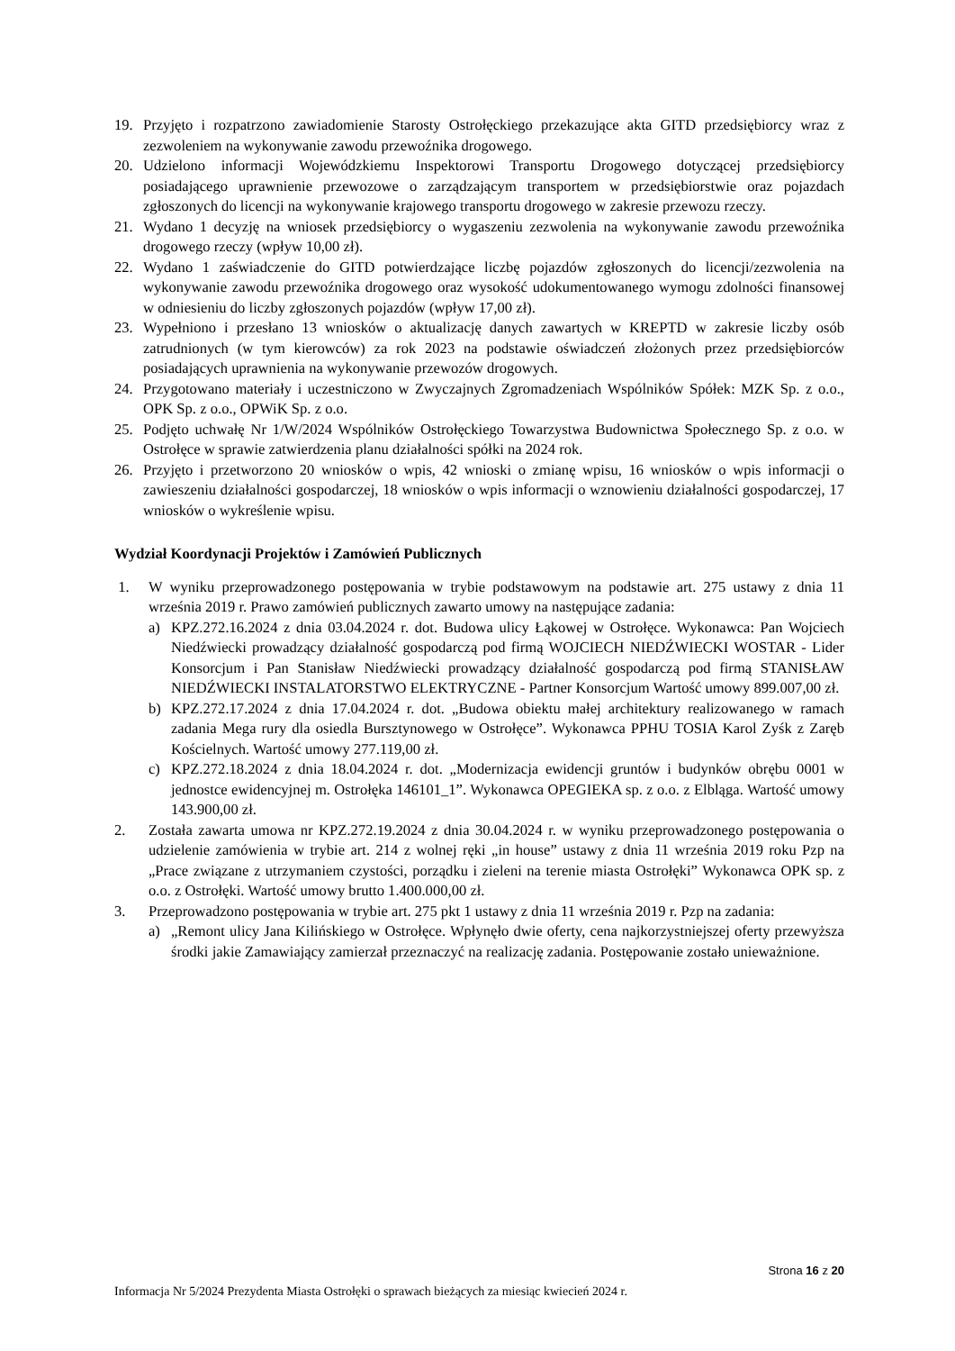19. Przyjęto i rozpatrzono zawiadomienie Starosty Ostrołęckiego przekazujące akta GITD przedsiębiorcy wraz z zezwoleniem na wykonywanie zawodu przewoźnika drogowego.
20. Udzielono informacji Wojewódzkiemu Inspektorowi Transportu Drogowego dotyczącej przedsiębiorcy posiadającego uprawnienie przewozowe o zarządzającym transportem w przedsiębiorstwie oraz pojazdach zgłoszonych do licencji na wykonywanie krajowego transportu drogowego w zakresie przewozu rzeczy.
21. Wydano 1 decyzję na wniosek przedsiębiorcy o wygaszeniu zezwolenia na wykonywanie zawodu przewoźnika drogowego rzeczy (wpływ 10,00 zł).
22. Wydano 1 zaświadczenie do GITD potwierdzające liczbę pojazdów zgłoszonych do licencji/zezwolenia na wykonywanie zawodu przewoźnika drogowego oraz wysokość udokumentowanego wymogu zdolności finansowej w odniesieniu do liczby zgłoszonych pojazdów (wpływ 17,00 zł).
23. Wypełniono i przesłano 13 wniosków o aktualizację danych zawartych w KREPTD w zakresie liczby osób zatrudnionych (w tym kierowców) za rok 2023 na podstawie oświadczeń złożonych przez przedsiębiorców posiadających uprawnienia na wykonywanie przewozów drogowych.
24. Przygotowano materiały i uczestniczono w Zwyczajnych Zgromadzeniach Wspólników Spółek: MZK Sp. z o.o., OPK Sp. z o.o., OPWiK Sp. z o.o.
25. Podjęto uchwałę Nr 1/W/2024 Wspólników Ostrołęckiego Towarzystwa Budownictwa Społecznego Sp. z o.o. w Ostrołęce w sprawie zatwierdzenia planu działalności spółki na 2024 rok.
26. Przyjęto i przetworzono 20 wniosków o wpis, 42 wnioski o zmianę wpisu, 16 wniosków o wpis informacji o zawieszeniu działalności gospodarczej, 18 wniosków o wpis informacji o wznowieniu działalności gospodarczej, 17 wniosków o wykreślenie wpisu.
Wydział Koordynacji Projektów i Zamówień Publicznych
1. W wyniku przeprowadzonego postępowania w trybie podstawowym na podstawie art. 275 ustawy z dnia 11 września 2019 r. Prawo zamówień publicznych zawarto umowy na następujące zadania:
a) KPZ.272.16.2024 z dnia 03.04.2024 r. dot. Budowa ulicy Łąkowej w Ostrołęce. Wykonawca: Pan Wojciech Niedźwiecki prowadzący działalność gospodarczą pod firmą WOJCIECH NIEDŹWIECKI WOSTAR - Lider Konsorcjum i Pan Stanisław Niedźwiecki prowadzący działalność gospodarczą pod firmą STANISŁAW NIEDŹWIECKI INSTALATORSTWO ELEKTRYCZNE - Partner Konsorcjum Wartość umowy 899.007,00 zł.
b) KPZ.272.17.2024 z dnia 17.04.2024 r. dot. „Budowa obiektu małej architektury realizowanego w ramach zadania Mega rury dla osiedla Bursztynowego w Ostrołęce”. Wykonawca PPHU TOSIA Karol Zyśk z Zaręb Kościelnych. Wartość umowy 277.119,00 zł.
c) KPZ.272.18.2024 z dnia 18.04.2024 r. dot. „Modernizacja ewidencji gruntów i budynków obrębu 0001 w jednostce ewidencyjnej m. Ostrołęka 146101_1”. Wykonawca OPEGIEKA sp. z o.o. z Elbląga. Wartość umowy 143.900,00 zł.
2. Została zawarta umowa nr KPZ.272.19.2024 z dnia 30.04.2024 r. w wyniku przeprowadzonego postępowania o udzielenie zamówienia w trybie art. 214 z wolnej ręki „in house” ustawy z dnia 11 września 2019 roku Pzp na „Prace związane z utrzymaniem czystości, porządku i zieleni na terenie miasta Ostrołęki” Wykonawca OPK sp. z o.o. z Ostrołęki. Wartość umowy brutto 1.400.000,00 zł.
3. Przeprowadzono postępowania w trybie art. 275 pkt 1 ustawy z dnia 11 września 2019 r. Pzp na zadania:
a) „Remont ulicy Jana Kilińskiego w Ostrołęce. Wpłynęło dwie oferty, cena najkorzystniejszej oferty przewyższa środki jakie Zamawiający zamierzał przeznaczyć na realizację zadania. Postępowanie zostało unieważnione.
Strona 16 z 20
Informacja Nr 5/2024 Prezydenta Miasta Ostrołęki o sprawach bieżących za miesiąc kwiecień 2024 r.